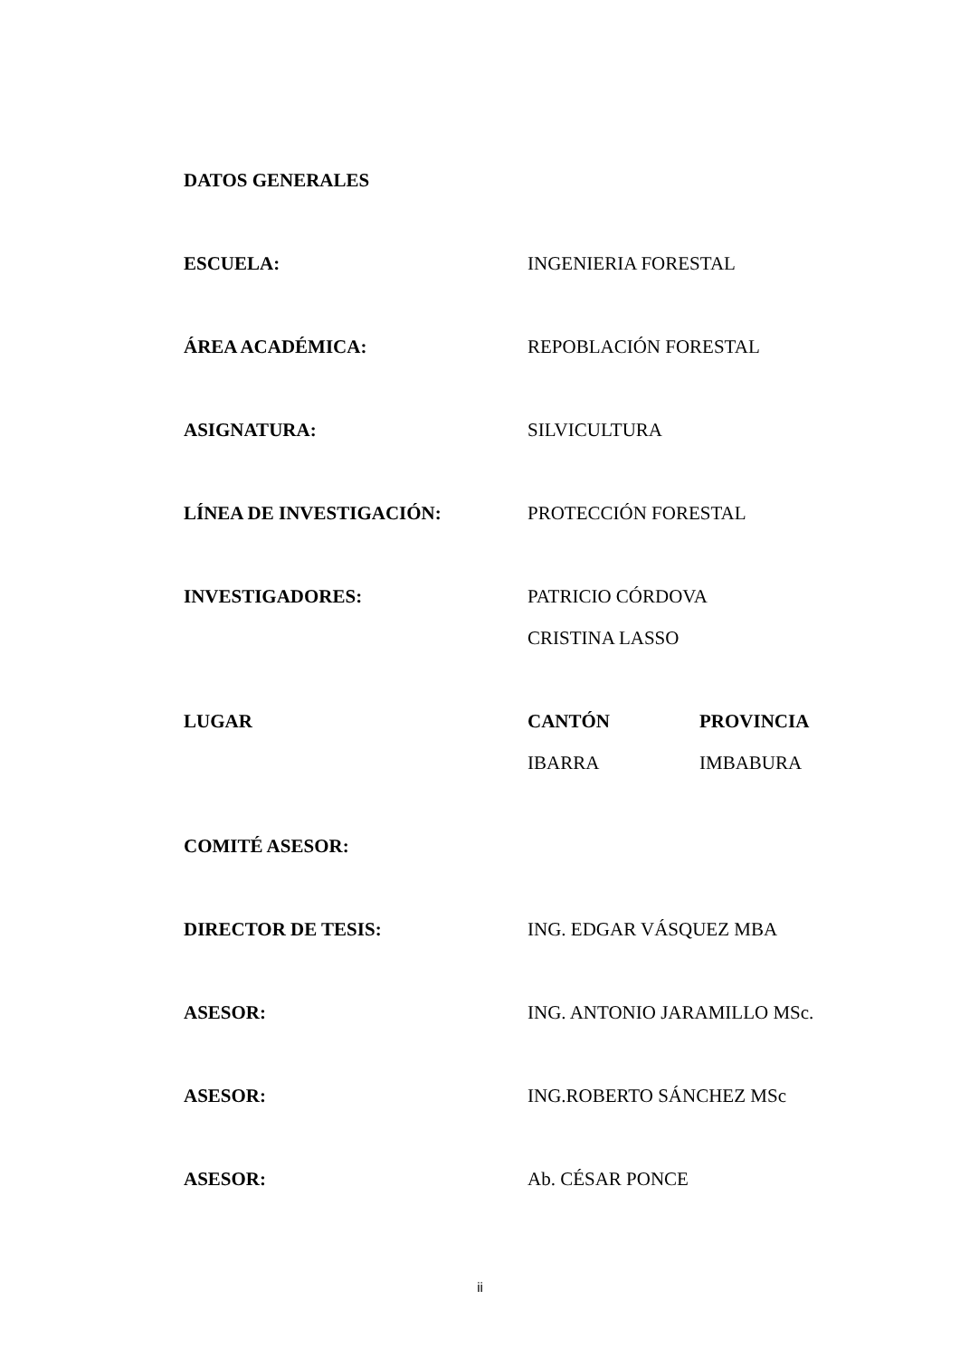DATOS GENERALES
ESCUELA: INGENIERIA FORESTAL
ÁREA ACADÉMICA: REPOBLACIÓN FORESTAL
ASIGNATURA: SILVICULTURA
LÍNEA DE INVESTIGACIÓN: PROTECCIÓN FORESTAL
INVESTIGADORES: PATRICIO CÓRDOVA
CRISTINA LASSO
LUGAR CANTÓN
IBARRA
PROVINCIA
IMBABURA
COMITÉ ASESOR:
DIRECTOR DE TESIS: ING. EDGAR VÁSQUEZ MBA
ASESOR: ING. ANTONIO JARAMILLO MSc.
ASESOR: ING.ROBERTO SÁNCHEZ MSc
ASESOR: Ab. CÉSAR PONCE
ii